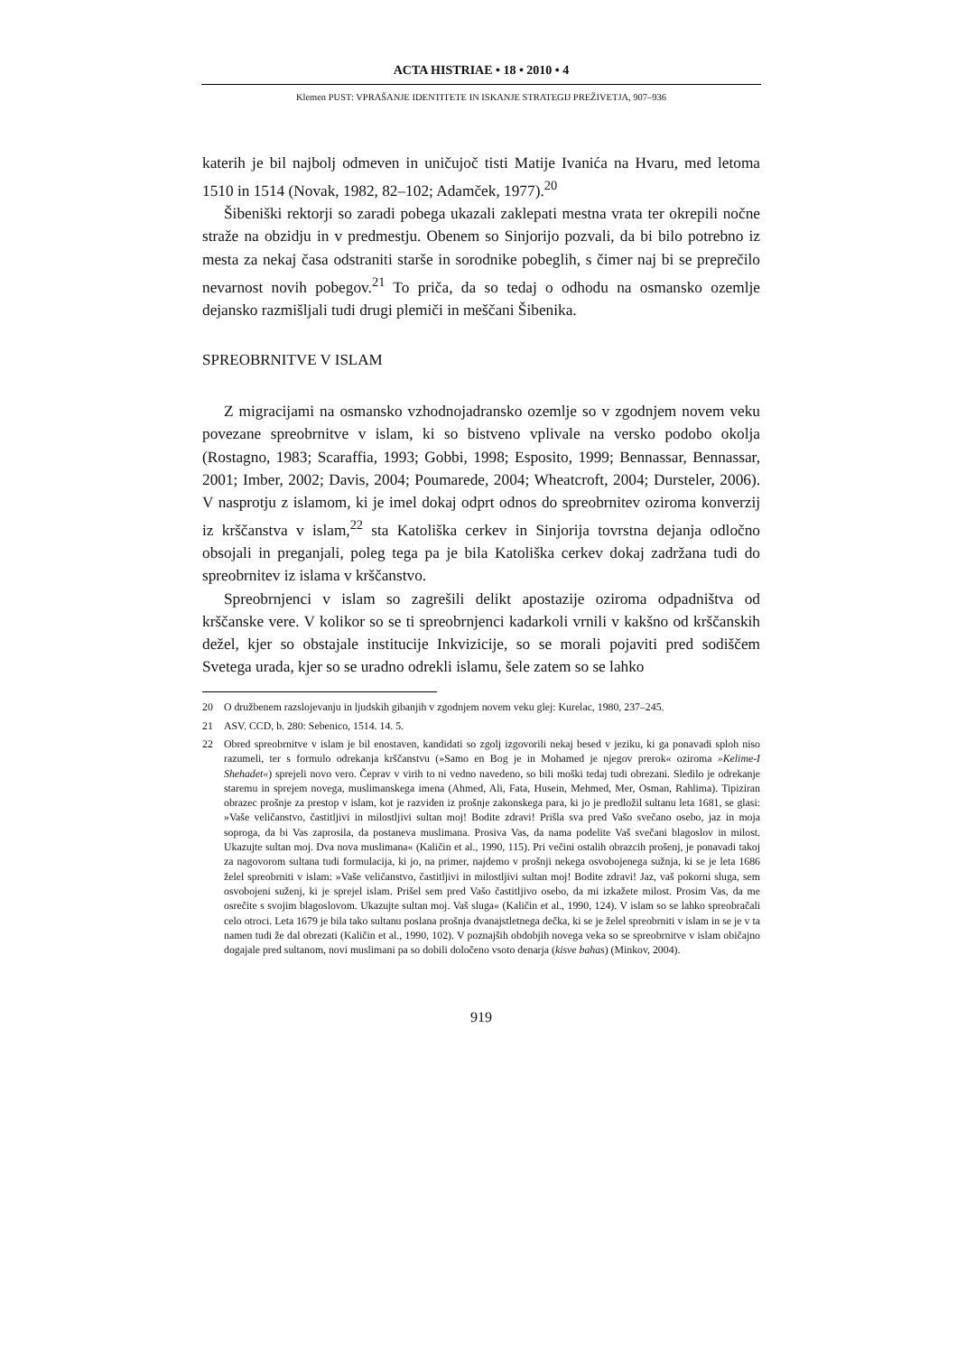ACTA HISTRIAE • 18 • 2010 • 4
Klemen PUST: VPRAŠANJE IDENTITETE IN ISKANJE STRATEGIJ PREŽIVETJA, 907–936
katerih je bil najbolj odmeven in uničujoč tisti Matije Ivanića na Hvaru, med letoma 1510 in 1514 (Novak, 1982, 82–102; Adamček, 1977).<sup>20</sup>
Šibeniški rektorji so zaradi pobega ukazali zaklepati mestna vrata ter okrepili nočne straže na obzidju in v predmestju. Obenem so Sinjorijo pozvali, da bi bilo potrebno iz mesta za nekaj časa odstraniti starše in sorodnike pobeglih, s čimer naj bi se preprečilo nevarnost novih pobegov.<sup>21</sup> To priča, da so tedaj o odhodu na osmansko ozemlje dejansko razmišljali tudi drugi plemiči in meščani Šibenika.
SPREOBRNITVE V ISLAM
Z migracijami na osmansko vzhodnojadransko ozemlje so v zgodnjem novem veku povezane spreobrnitve v islam, ki so bistveno vplivale na versko podobo okolja (Rostagno, 1983; Scaraffia, 1993; Gobbi, 1998; Esposito, 1999; Bennassar, Bennassar, 2001; Imber, 2002; Davis, 2004; Poumarede, 2004; Wheatcroft, 2004; Dursteler, 2006). V nasprotju z islamom, ki je imel dokaj odprt odnos do spreobrnitev oziroma konverzij iz krščanstva v islam,<sup>22</sup> sta Katoliška cerkev in Sinjorija tovrstna dejanja odločno obsojali in preganjali, poleg tega pa je bila Katoliška cerkev dokaj zadržana tudi do spreobrnitev iz islama v krščanstvo.
Spreobrnjenci v islam so zagrešili delikt apostazije oziroma odpadništva od krščanske vere. V kolikor so se ti spreobrnjenci kadarkoli vrnili v kakšno od krščanskih dežel, kjer so obstajale institucije Inkvizicije, so se morali pojaviti pred sodiščem Svetega urada, kjer so se uradno odrekli islamu, šele zatem so se lahko
20 O družbenem razslojevanju in ljudskih gibanjih v zgodnjem novem veku glej: Kurelac, 1980, 237–245.
21 ASV. CCD, b. 280: Sebenico, 1514. 14. 5.
22 Obred spreobrnitve v islam je bil enostaven, kandidati so zgolj izgovorili nekaj besed v jeziku, ki ga ponavadi sploh niso razumeli, ter s formulo odrekanja krščanstvu (»Samo en Bog je in Mohamed je njegov prerok« oziroma »Kelime-I Shehadet«) sprejeli novo vero. Čeprav v virih to ni vedno navedeno, so bili moški tedaj tudi obrezani. Sledilo je odrekanje staremu in sprejem novega, muslimanskega imena (Ahmed, Ali, Fata, Husein, Mehmed, Mer, Osman, Rahlima). Tipiziran obrazec prošnje za prestop v islam, kot je razviden iz prošnje zakonskega para, ki jo je predložil sultanu leta 1681, se glasi: »Vaše veličanstvo, častitljivi in milostljivi sultan moj! Bodite zdravi! Prišla sva pred Vašo svečano osebo, jaz in moja soproga, da bi Vas zaprosila, da postaneva muslimana. Prosiva Vas, da nama podelite Vaš svečani blagoslov in milost. Ukazujte sultan moj. Dva nova muslimana« (Kaličin et al., 1990, 115). Pri večini ostalih obrazcih prošenj, je ponavadi takoj za nagovorom sultana tudi formulacija, ki jo, na primer, najdemo v prošnji nekega osvobojenega sužnja, ki se je leta 1686 želel spreobrniti v islam: »Vaše veličanstvo, častitljivi in milostljivi sultan moj! Bodite zdravi! Jaz, vaš pokorni sluga, sem osvobojeni suženj, ki je sprejel islam. Prišel sem pred Vašo častitljivo osebo, da mi izkažete milost. Prosim Vas, da me osrečite s svojim blagoslovom. Ukazujte sultan moj. Vaš sluga« (Kaličin et al., 1990, 124). V islam so se lahko spreobračali celo otroci. Leta 1679 je bila tako sultanu poslana prošnja dvanajstletnega dečka, ki se je želel spreobrniti v islam in se je v ta namen tudi že dal obrezati (Kaličin et al., 1990, 102). V poznajših obdobjih novega veka so se spreobrnitve v islam običajno dogajale pred sultanom, novi muslimani pa so dobili določeno vsoto denarja (kisve bahas) (Minkov, 2004).
919